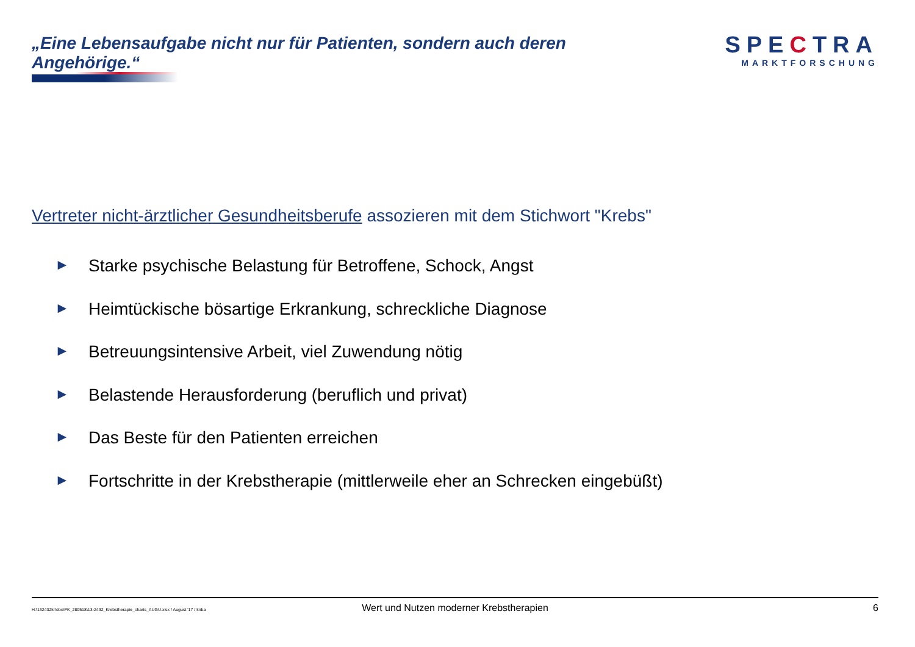„Eine Lebensaufgabe nicht nur für Patienten, sondern auch deren Angehörige.“
SPECTRA
MARKTFORSCHUNG
Vertreter nicht-ärztlicher Gesundheitsberufe assozieren mit dem Stichwort "Krebs"
► Starke psychische Belastung für Betroffene, Schock, Angst
► Heimtückische bösartige Erkrankung, schreckliche Diagnose
► Betreuungsintensive Arbeit, viel Zuwendung nötig
► Belastende Herausforderung (beruflich und privat)
► Das Beste für den Patienten erreichen
► Fortschritte in der Krebstherapie (mittlerweile eher an Schrecken eingebüßt)
H:\132432kr\doc\PK_280518\13-2432_Krebstherapie_charts_AUGU.xlsx / August '17 / knba
Wert und Nutzen moderner Krebstherapien
6